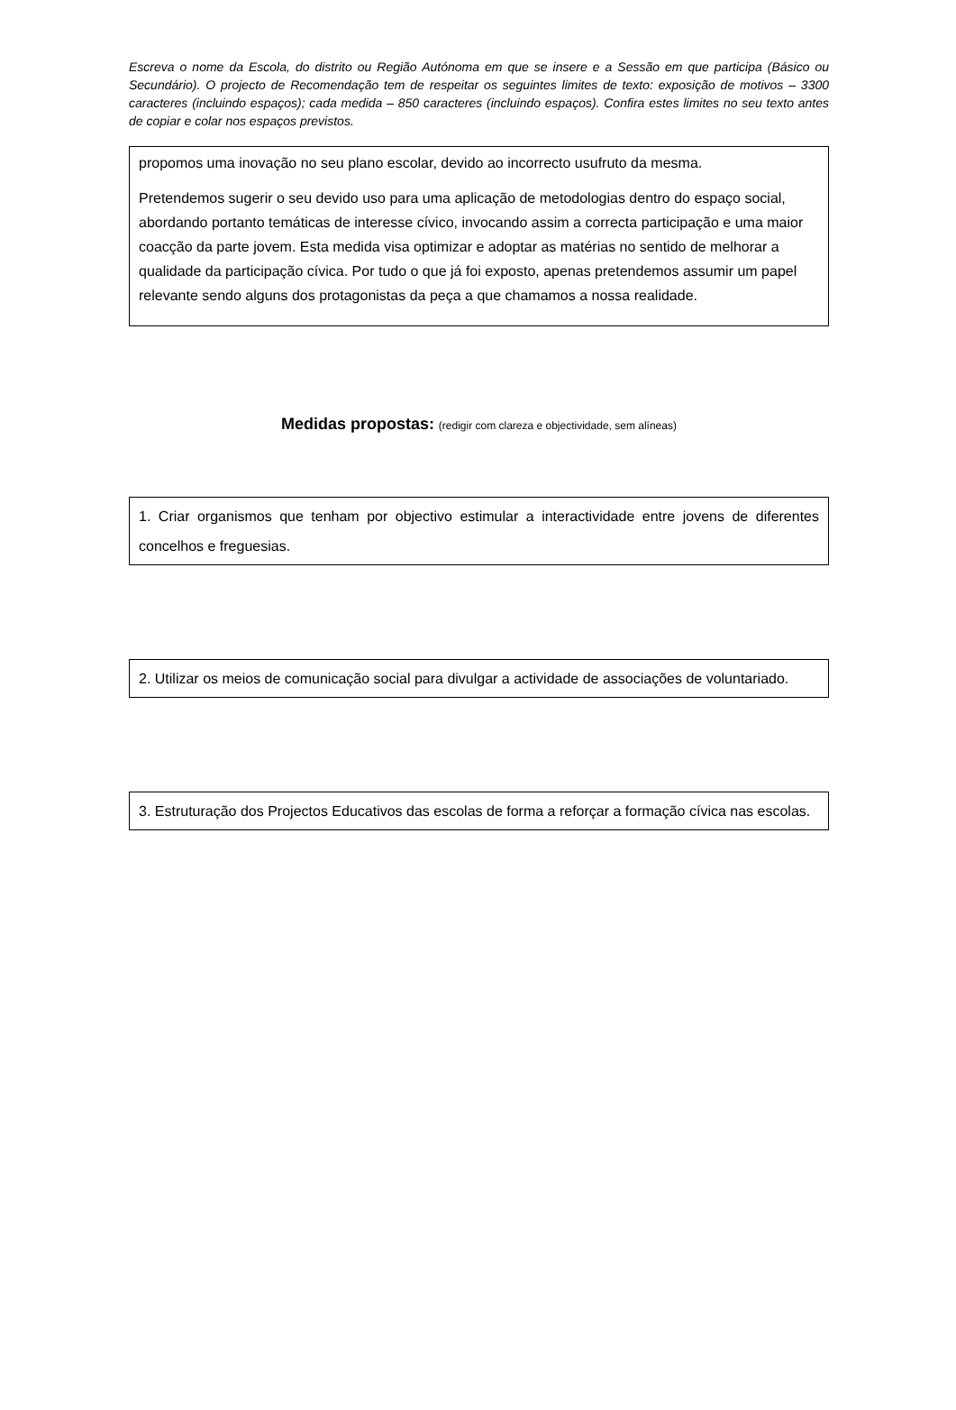Escreva o nome da Escola, do distrito ou Região Autónoma em que se insere e a Sessão em que participa (Básico ou Secundário). O projecto de Recomendação tem de respeitar os seguintes limites de texto: exposição de motivos – 3300 caracteres (incluindo espaços); cada medida – 850 caracteres (incluindo espaços). Confira estes limites no seu texto antes de copiar e colar nos espaços previstos.
propomos uma inovação no seu plano escolar, devido ao incorrecto usufruto da mesma.
Pretendemos sugerir o seu devido uso para uma aplicação de metodologias dentro do espaço social, abordando portanto temáticas de interesse cívico, invocando assim a correcta participação e uma maior coacção da parte jovem. Esta medida visa optimizar e adoptar as matérias no sentido de melhorar a qualidade da participação cívica. Por tudo o que já foi exposto, apenas pretendemos assumir um papel relevante sendo alguns dos protagonistas da peça a que chamamos a nossa realidade.
Medidas propostas: (redigir com clareza e objectividade, sem alíneas)
1. Criar organismos que tenham por objectivo estimular a interactividade entre jovens de diferentes concelhos e freguesias.
2. Utilizar os meios de comunicação social para divulgar a actividade de associações de voluntariado.
3. Estruturação dos Projectos Educativos das escolas de forma a reforçar a formação cívica nas escolas.